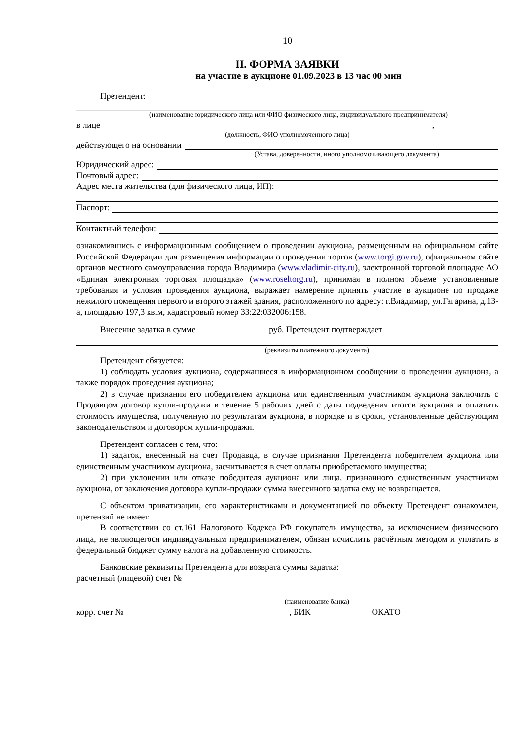10
II. ФОРМА ЗАЯВКИ
на участие в аукционе 01.09.2023 в 13 час 00 мин
Претендент:
(наименование юридического лица или ФИО физического лица, индивидуального предпринимателя)
в лице ,
(должность, ФИО уполномоченного лица)
действующего на основании
(Устава, доверенности, иного уполномочивающего документа)
Юридический адрес:
Почтовый адрес:
Адрес места жительства (для физического лица, ИП):
Паспорт:
Контактный телефон:
ознакомившись с информационным сообщением о проведении аукциона, размещенным на официальном сайте Российской Федерации для размещения информации о проведении торгов (www.torgi.gov.ru), официальном сайте органов местного самоуправления города Владимира (www.vladimir-city.ru), электронной торговой площадке АО «Единая электронная торговая площадка» (www.roseltorg.ru), принимая в полном объеме установленные требования и условия проведения аукциона, выражает намерение принять участие в аукционе по продаже нежилого помещения первого и второго этажей здания, расположенного по адресу: г.Владимир, ул.Гагарина, д.13-а, площадью 197,3 кв.м, кадастровый номер 33:22:032006:158.
Внесение задатка в сумме руб. Претендент подтверждает
(реквизиты платежного документа)
Претендент обязуется:
1) соблюдать условия аукциона, содержащиеся в информационном сообщении о проведении аукциона, а также порядок проведения аукциона;
2) в случае признания его победителем аукциона или единственным участником аукциона заключить с Продавцом договор купли-продажи в течение 5 рабочих дней с даты подведения итогов аукциона и оплатить стоимость имущества, полученную по результатам аукциона, в порядке и в сроки, установленные действующим законодательством и договором купли-продажи.
Претендент согласен с тем, что:
1) задаток, внесенный на счет Продавца, в случае признания Претендента победителем аукциона или единственным участником аукциона, засчитывается в счет оплаты приобретаемого имущества;
2) при уклонении или отказе победителя аукциона или лица, признанного единственным участником аукциона, от заключения договора купли-продажи сумма внесенного задатка ему не возвращается.
С объектом приватизации, его характеристиками и документацией по объекту Претендент ознакомлен, претензий не имеет.
В соответствии со ст.161 Налогового Кодекса РФ покупатель имущества, за исключением физического лица, не являющегося индивидуальным предпринимателем, обязан исчислить расчётным методом и уплатить в федеральный бюджет сумму налога на добавленную стоимость.
Банковские реквизиты Претендента для возврата суммы задатка:
расчетный (лицевой) счет №
(наименование банка)
корр. счет № , БИК ОКАТО